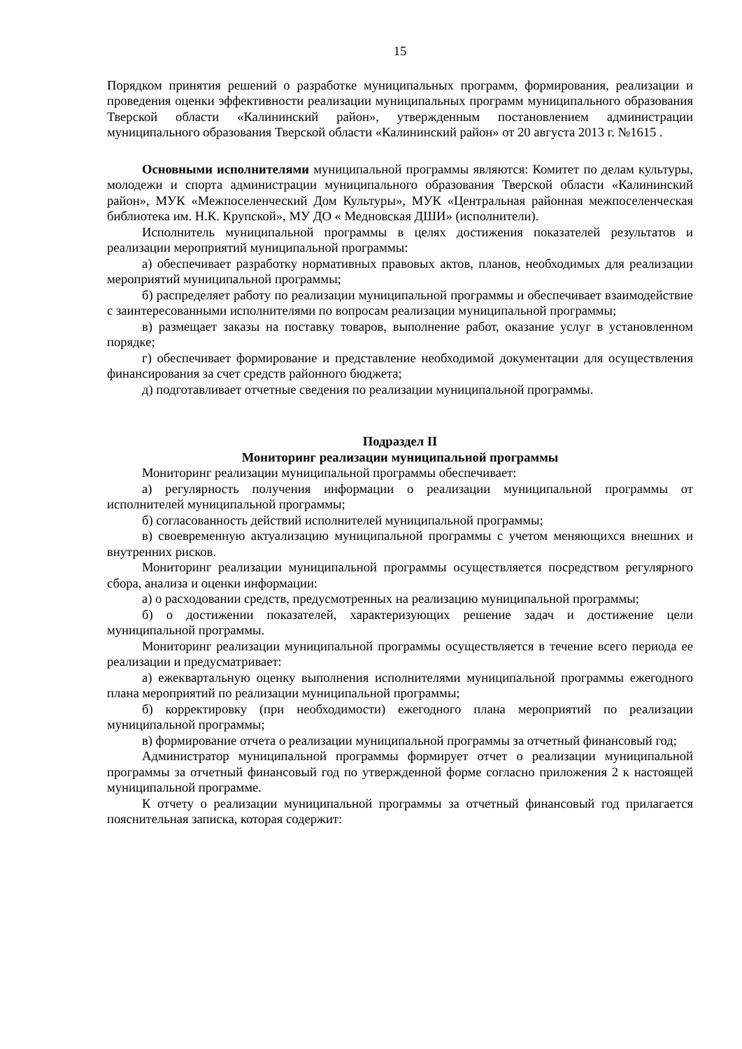15
Порядком принятия решений о разработке муниципальных программ, формирования, реализации и проведения оценки эффективности реализации муниципальных программ муниципального образования Тверской области «Калининский район», утвержденным постановлением администрации муниципального образования Тверской области «Калининский район» от 20 августа 2013 г. №1615 .
Основными исполнителями муниципальной программы являются: Комитет по делам культуры, молодежи и спорта администрации муниципального образования Тверской области «Калининский район», МУК «Межпоселенческий Дом Культуры», МУК «Центральная районная межпоселенческая библиотека им. Н.К. Крупской», МУ ДО « Медновская ДШИ» (исполнители).
Исполнитель муниципальной программы в целях достижения показателей результатов и реализации мероприятий муниципальной программы:
а) обеспечивает разработку нормативных правовых актов, планов, необходимых для реализации мероприятий муниципальной программы;
б) распределяет работу по реализации муниципальной программы и обеспечивает взаимодействие с заинтересованными исполнителями по вопросам реализации муниципальной программы;
в) размещает заказы на поставку товаров, выполнение работ, оказание услуг в установленном порядке;
г) обеспечивает формирование и представление необходимой документации для осуществления финансирования за счет средств районного бюджета;
д) подготавливает отчетные сведения по реализации муниципальной программы.
Подраздел II
Мониторинг реализации муниципальной программы
Мониторинг реализации муниципальной программы обеспечивает:
а) регулярность получения информации о реализации муниципальной программы от исполнителей муниципальной программы;
б) согласованность действий исполнителей муниципальной программы;
в) своевременную актуализацию муниципальной программы с учетом меняющихся внешних и внутренних рисков.
Мониторинг реализации муниципальной программы осуществляется посредством регулярного сбора, анализа и оценки информации:
а) о расходовании средств, предусмотренных на реализацию муниципальной программы;
б) о достижении показателей, характеризующих решение задач и достижение цели муниципальной программы.
Мониторинг реализации муниципальной программы осуществляется в течение всего периода ее реализации и предусматривает:
а) ежеквартальную оценку выполнения исполнителями муниципальной программы ежегодного плана мероприятий по реализации муниципальной программы;
б) корректировку (при необходимости) ежегодного плана мероприятий по реализации муниципальной программы;
в) формирование отчета о реализации муниципальной программы за отчетный финансовый год;
Администратор муниципальной программы формирует отчет о реализации муниципальной программы за отчетный финансовый год по утвержденной форме согласно приложения 2 к настоящей муниципальной программе.
К отчету о реализации муниципальной программы за отчетный финансовый год прилагается пояснительная записка, которая содержит: